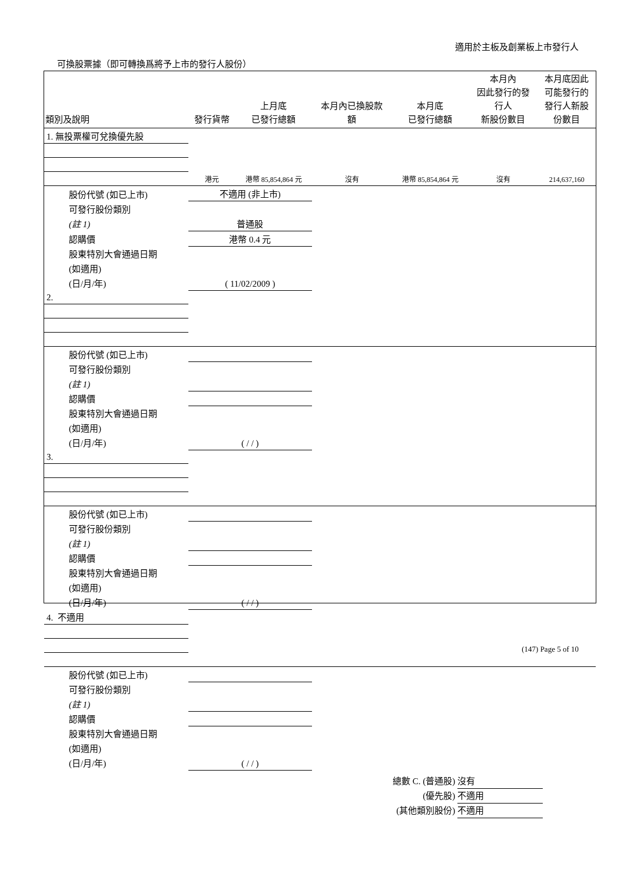適用於主板及創業板上市發行人
可換股票據（即可轉換爲將予上市的發行人股份）
| 類別及說明 | 發行貨幣 | 上月底 已發行總額 | 本月內已換股款 額 | 本月底 已發行總額 | 本月內 因此發行的發 行人 新股份數目 | 本月底因此 可能發行的 發行人新股 份數目 |
| --- | --- | --- | --- | --- | --- | --- |
| 1. 無投票權可兌換優先股 | | | | | | |
| | 港元 | 港幣 85,854,864 元 | 沒有 | 港幣 85,854,864 元 | 沒有 | 214,637,160 |
| 股份代號 (如已上市) | 不適用 (非上市) | | | | | |
| 可發行股份類別 | | | | | | |
| (註 1) | 普通股 | | | | | |
| 認購價 | 港幣 0.4 元 | | | | | |
| 股東特別大會通過日期 | | | | | | |
| (如適用) | | | | | | |
| (日/月/年) | ( 11/02/2009 ) | | | | | |
| 2. | | | | | | |
| 股份代號 (如已上市) | | | | | | |
| 可發行股份類別 | | | | | | |
| (註 1) | | | | | | |
| 認購價 | | | | | | |
| 股東特別大會通過日期 | | | | | | |
| (如適用) | | | | | | |
| (日/月/年) | ( / / ) | | | | | |
| 3. | | | | | | |
| 股份代號 (如已上市) | | | | | | |
| 可發行股份類別 | | | | | | |
| (註 1) | | | | | | |
| 認購價 | | | | | | |
| 股東特別大會通過日期 | | | | | | |
| (如適用) | | | | | | |
| (日/月/年) | ( / / ) | | | | | |
| 4. 不適用 | | | | | | |
| 股份代號 (如已上市) | | | | | | |
| 可發行股份類別 | | | | | | |
| (註 1) | | | | | | |
| 認購價 | | | | | | |
| 股東特別大會通過日期 | | | | | | |
| (如適用) | | | | | | |
| (日/月/年) | ( / / ) | | | | | |
總數 C. (普通股) 沒有
(優先股) 不適用
(其他類別股份) 不適用
(147) Page 5 of 10